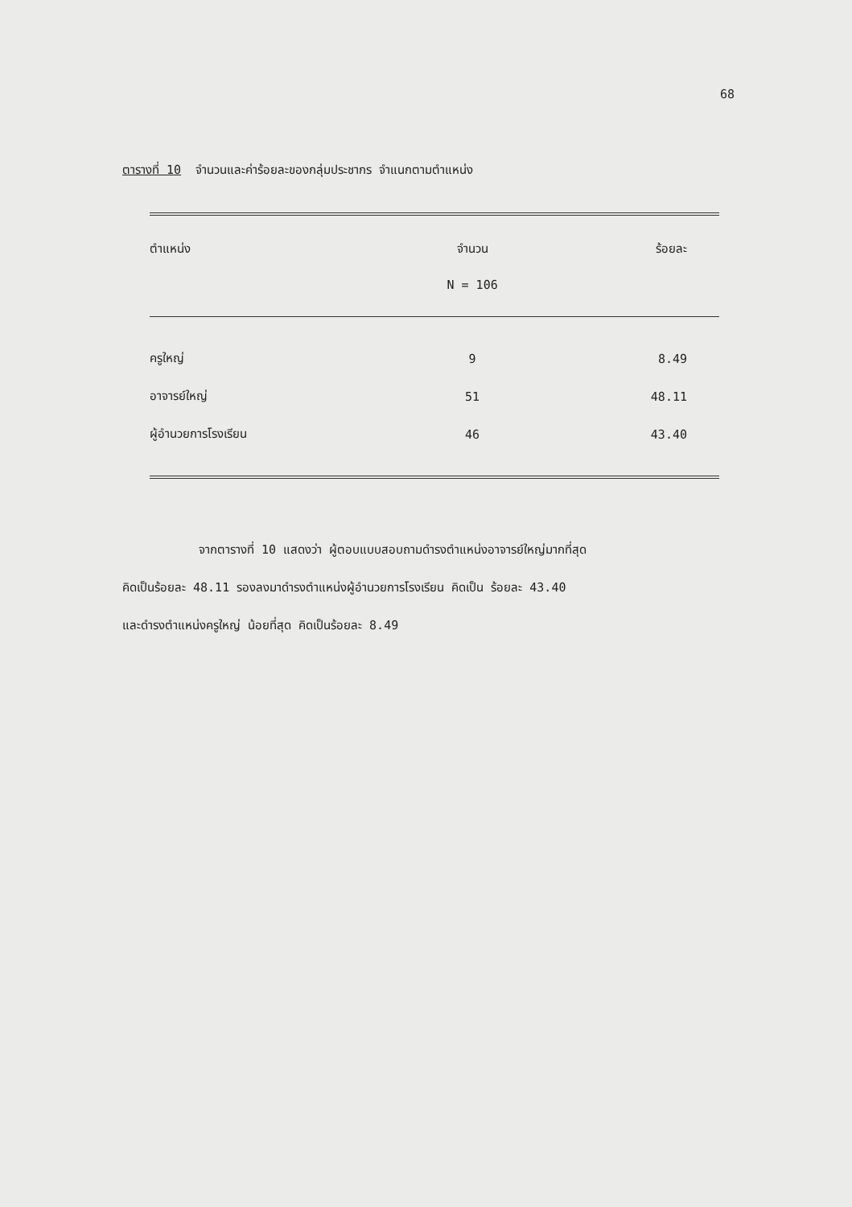68
ตารางที่ 10 จำนวนและค่าร้อยละของกลุ่มประชากร จำแนกตามตำแหน่ง
| ตำแหน่ง | จำนวน | ร้อยละ |
| --- | --- | --- |
| | N = 106 | |
| ครูใหญ่ | 9 | 8.49 |
| อาจารย์ใหญ่ | 51 | 48.11 |
| ผู้อำนวยการโรงเรียน | 46 | 43.40 |
จากตารางที่ 10 แสดงว่า ผู้ตอบแบบสอบถามดำรงตำแหน่งอาจารย์ใหญ่มากที่สุด
คิดเป็นร้อยละ 48.11 รองลงมาดำรงตำแหน่งผู้อำนวยการโรงเรียน คิดเป็น ร้อยละ 43.40
และดำรงตำแหน่งครูใหญ่ น้อยที่สุด คิดเป็นร้อยละ 8.49